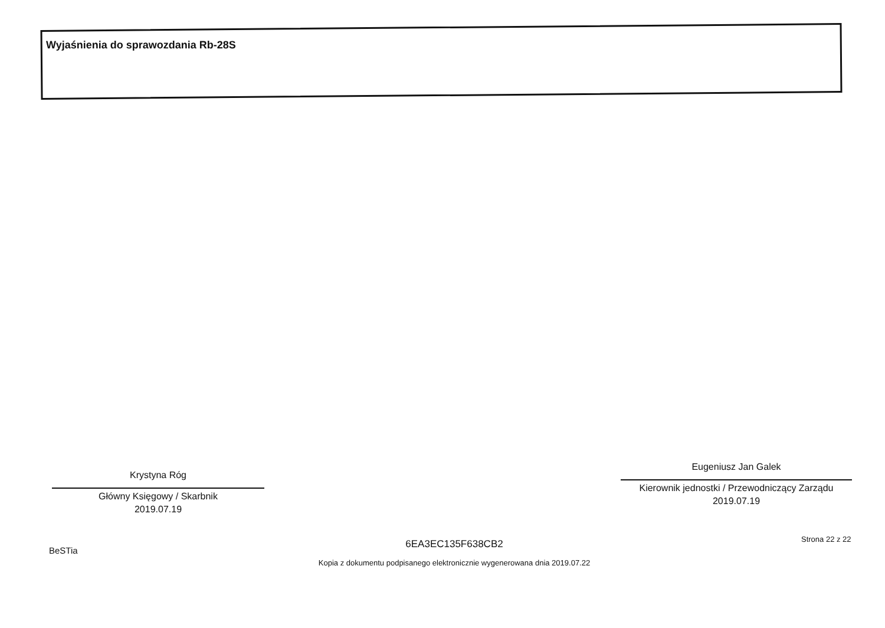Wyjaśnienia do sprawozdania Rb-28S
Krystyna Róg
Główny Księgowy / Skarbnik
2019.07.19
Eugeniusz Jan Galek
Kierownik jednostki / Przewodniczący Zarządu
2019.07.19
BeSTia
6EA3EC135F638CB2
Kopia z dokumentu podpisanego elektronicznie wygenerowana dnia 2019.07.22
Strona 22 z 22